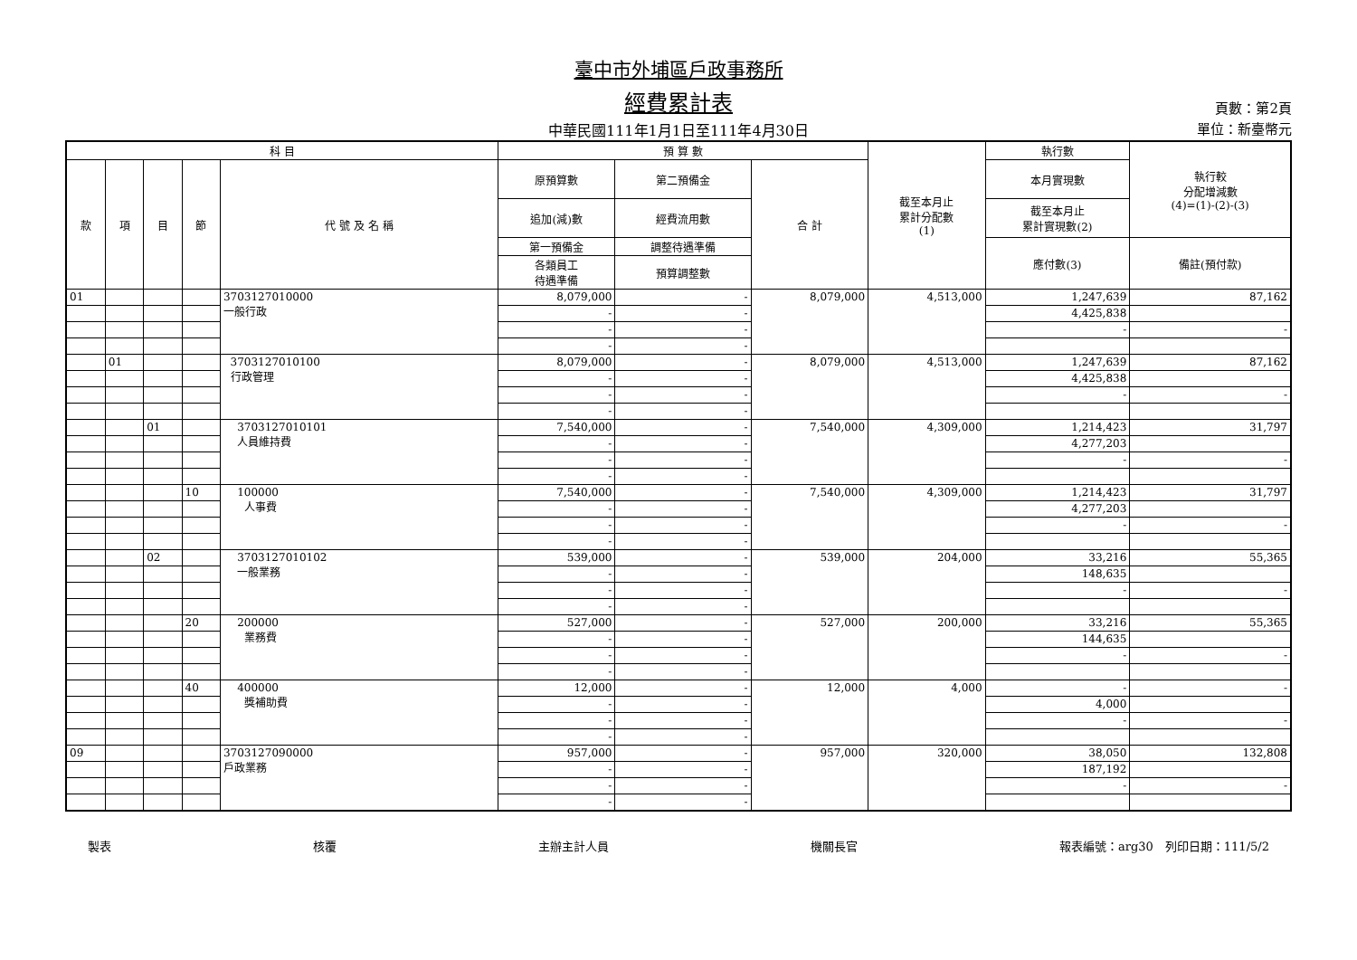臺中市外埔區戶政事務所
經費累計表
頁數：第2頁
中華民國111年1月1日至111年4月30日 單位：新臺幣元
| 科 目 | | | | | 預 算 數 | | | 截至本月止 累計分配數 (1) | 執行數 | 執行較 分配增減數 (4)=(1)-(2)-(3) |
| --- | --- | --- | --- | --- | --- | --- | --- | --- | --- | --- |
| 款 | 項 | 目 | 節 | 代 號 及 名 稱 | 原預算數 | 第二預備金 | 合 計 | | 本月實現數 | |
| | | | | | 追加(減)數 | 經費流用數 | | | 截至本月止 累計實現數(2) | |
| | | | | | 第一預備金 | 調整待遇準備 | | | 應付數(3) | 備註(預付款) |
| | | | | | 各類員工 待遇準備 | 預算調整數 | | | | |
| 01 | | | | 3703127010000 一般行政 | 8,079,000 | - | 8,079,000 | 4,513,000 | 1,247,639 | 87,162 |
| | | | | | - | - | | | 4,425,838 | |
| | | | | | - | - | | | - | - |
| | | | | | - | - | | | | |
| | 01 | | | 3703127010100 行政管理 | 8,079,000 | - | 8,079,000 | 4,513,000 | 1,247,639 | 87,162 |
| | | | | | - | - | | | 4,425,838 | |
| | | | | | - | - | | | - | - |
| | | | | | - | - | | | | |
| | | 01 | | 3703127010101 人員維持費 | 7,540,000 | - | 7,540,000 | 4,309,000 | 1,214,423 | 31,797 |
| | | | | | - | - | | | 4,277,203 | |
| | | | | | - | - | | | - | - |
| | | | | | - | - | | | | |
| | | | 10 | 100000 人事費 | 7,540,000 | - | 7,540,000 | 4,309,000 | 1,214,423 | 31,797 |
| | | | | | - | - | | | 4,277,203 | |
| | | | | | - | - | | | - | - |
| | | | | | - | - | | | | |
| | | 02 | | 3703127010102 一般業務 | 539,000 | - | 539,000 | 204,000 | 33,216 | 55,365 |
| | | | | | - | - | | | 148,635 | |
| | | | | | - | - | | | - | - |
| | | | | | - | - | | | | |
| | | | 20 | 200000 業務費 | 527,000 | - | 527,000 | 200,000 | 33,216 | 55,365 |
| | | | | | - | - | | | 144,635 | |
| | | | | | - | - | | | - | - |
| | | | | | - | - | | | | |
| | | | 40 | 400000 獎補助費 | 12,000 | - | 12,000 | 4,000 | - | - |
| | | | | | - | - | | | 4,000 | |
| | | | | | - | - | | | - | - |
| | | | | | - | - | | | | |
| 09 | | | | 3703127090000 戶政業務 | 957,000 | - | 957,000 | 320,000 | 38,050 | 132,808 |
| | | | | | - | - | | | 187,192 | |
| | | | | | - | - | | | - | - |
| | | | | | - | - | | | | |
製表 核覆 主辦主計人員 機關長官 報表編號：arg30　列印日期：111/5/2